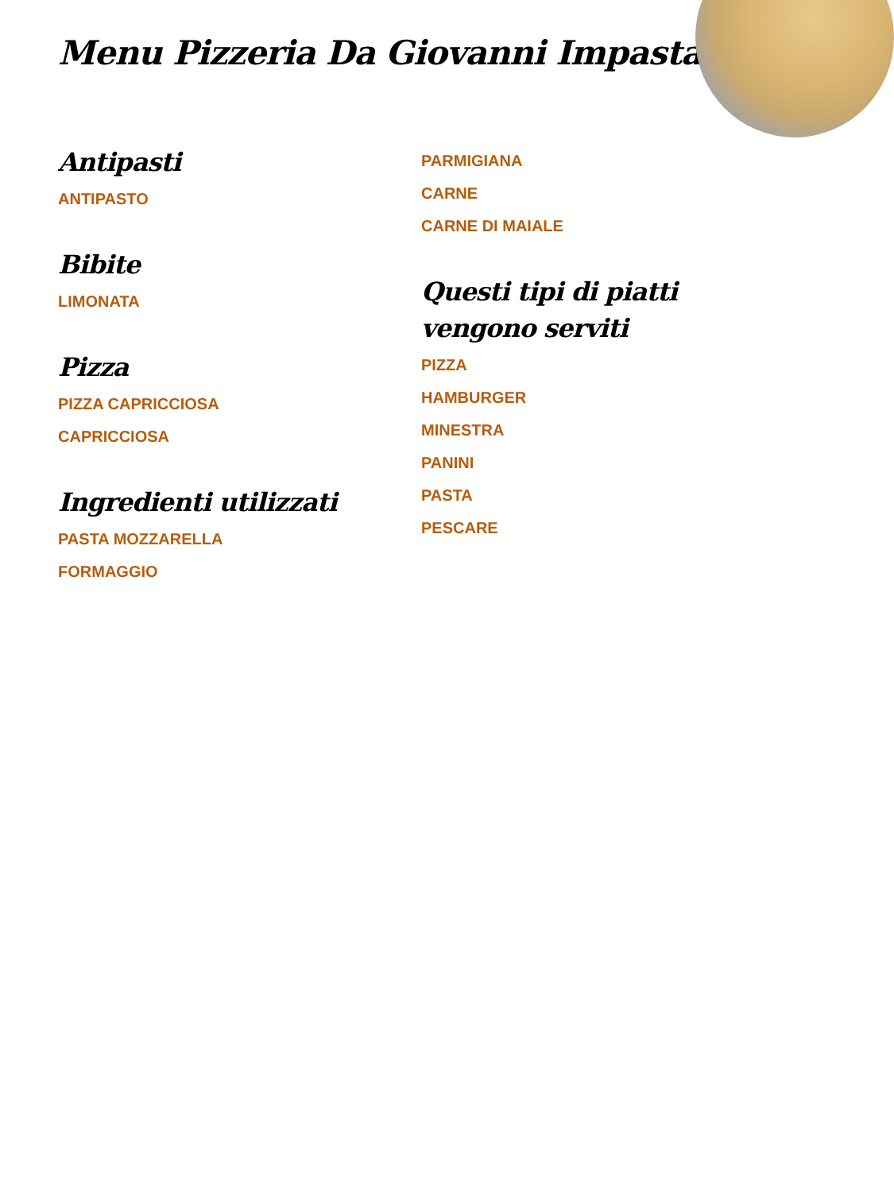Menu Pizzeria Da Giovanni Impastato
Antipasti
ANTIPASTO
Bibite
LIMONATA
Pizza
PIZZA CAPRICCIOSA
CAPRICCIOSA
Ingredienti utilizzati
PASTA MOZZARELLA
FORMAGGIO
PARMIGIANA
CARNE
CARNE DI MAIALE
Questi tipi di piatti vengono serviti
PIZZA
HAMBURGER
MINESTRA
PANINI
PASTA
PESCARE